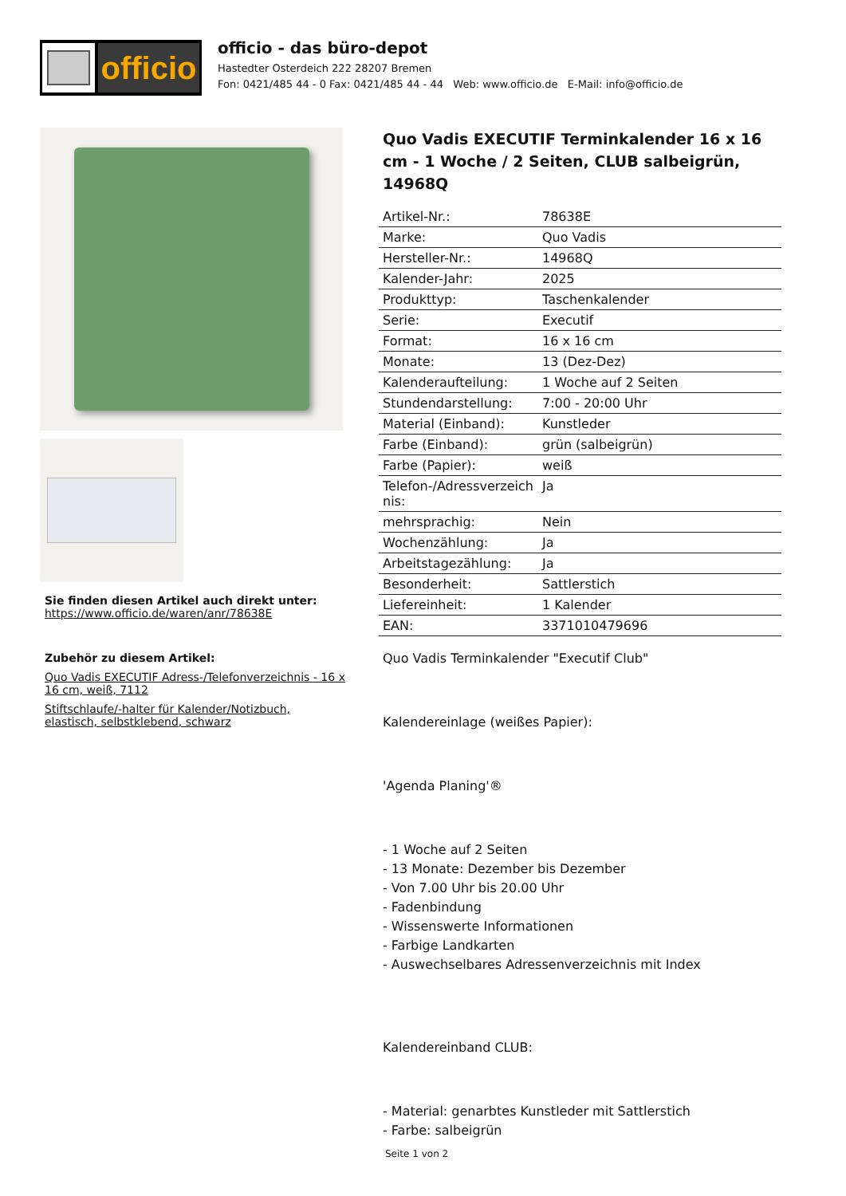officio
officio - das büro-depot
Hastedter Osterdeich 222 28207 Bremen
Fon: 0421/485 44 - 0 Fax: 0421/485 44 - 44 Web: www.officio.de E-Mail: info@officio.de
Sie finden diesen Artikel auch direkt unter:
https://www.officio.de/waren/anr/78638E
Zubehör zu diesem Artikel:
Quo Vadis EXECUTIF Adress-/Telefonverzeichnis - 16 x 16 cm, weiß, 7112
Stiftschlaufe/-halter für Kalender/Notizbuch, elastisch, selbstklebend, schwarz
Quo Vadis EXECUTIF Terminkalender 16 x 16 cm - 1 Woche / 2 Seiten, CLUB salbeigrün, 14968Q
| Artikel-Nr.: | 78638E |
| Marke: | Quo Vadis |
| Hersteller-Nr.: | 14968Q |
| Kalender-Jahr: | 2025 |
| Produkttyp: | Taschenkalender |
| Serie: | Executif |
| Format: | 16 x 16 cm |
| Monate: | 13 (Dez-Dez) |
| Kalenderaufteilung: | 1 Woche auf 2 Seiten |
| Stundendarstellung: | 7:00 - 20:00 Uhr |
| Material (Einband): | Kunstleder |
| Farbe (Einband): | grün (salbeigrün) |
| Farbe (Papier): | weiß |
| Telefon-/Adressverzeich nis: | Ja |
| mehrsprachig: | Nein |
| Wochenzählung: | Ja |
| Arbeitstagezählung: | Ja |
| Besonderheit: | Sattlerstich |
| Liefereinheit: | 1 Kalender |
| EAN: | 3371010479696 |
Quo Vadis Terminkalender "Executif Club"
Kalendereinlage (weißes Papier):
'Agenda Planing'®
- 1 Woche auf 2 Seiten
- 13 Monate: Dezember bis Dezember
- Von 7.00 Uhr bis 20.00 Uhr
- Fadenbindung
- Wissenswerte Informationen
- Farbige Landkarten
- Auswechselbares Adressenverzeichnis mit Index
Kalendereinband CLUB:
- Material: genarbtes Kunstleder mit Sattlerstich
- Farbe: salbeigrün
Seite 1 von 2